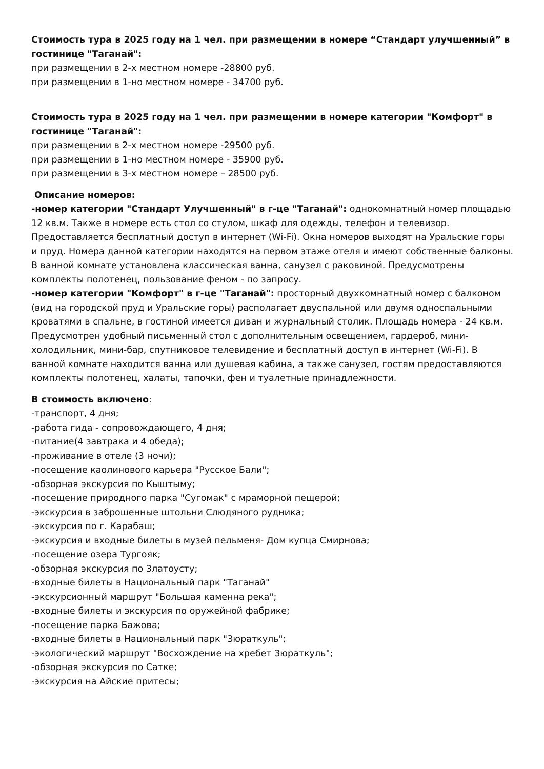Стоимость тура в 2025 году на 1 чел. при размещении в номере “Стандарт улучшенный” в гостинице "Таганай":
при размещении в 2-х местном номере -28800 руб.
при размещении в 1-но местном номере - 34700 руб.
Стоимость тура в 2025 году на 1 чел. при размещении в номере категории "Комфорт" в гостинице "Таганай":
при размещении в 2-х местном номере -29500 руб.
при размещении в 1-но местном номере - 35900 руб.
при размещении в 3-х местном номере – 28500 руб.
Описание номеров:
-номер категории "Стандарт Улучшенный" в г-це "Таганай": однокомнатный номер площадью 12 кв.м. Также в номере есть стол со стулом, шкаф для одежды, телефон и телевизор. Предоставляется бесплатный доступ в интернет (Wi-Fi). Окна номеров выходят на Уральские горы и пруд. Номера данной категории находятся на первом этаже отеля и имеют собственные балконы. В ванной комнате установлена классическая ванна, санузел с раковиной. Предусмотрены комплекты полотенец, пользование феном - по запросу.
-номер категории "Комфорт" в г-це "Таганай": просторный двухкомнатный номер с балконом (вид на городской пруд и Уральские горы) располагает двуспальной или двумя односпальными кроватями в спальне, в гостиной имеется диван и журнальный столик. Площадь номера - 24 кв.м. Предусмотрен удобный письменный стол с дополнительным освещением, гардероб, мини-холодильник, мини-бар, спутниковое телевидение и бесплатный доступ в интернет (Wi-Fi). В ванной комнате находится ванна или душевая кабина, а также санузел, гостям предоставляются комплекты полотенец, халаты, тапочки, фен и туалетные принадлежности.
В стоимость включено:
-транспорт, 4 дня;
-работа гида - сопровождающего, 4 дня;
-питание(4 завтрака и 4 обеда);
-проживание в отеле (3 ночи);
-посещение каолинового карьера "Русское Бали";
-обзорная экскурсия по Кыштыму;
-посещение природного парка "Сугомак" с мраморной пещерой;
-экскурсия в заброшенные штольни Слюдяного рудника;
-экскурсия по г. Карабаш;
-экскурсия и входные билеты в музей пельменя- Дом купца Смирнова;
-посещение озера Тургояк;
-обзорная экскурсия по Златоусту;
-входные билеты в Национальный парк "Таганай"
-экскурсионный маршрут "Большая каменна река";
-входные билеты и экскурсия по оружейной фабрике;
-посещение парка Бажова;
-входные билеты в Национальный парк "Зюраткуль";
-экологический маршрут "Восхождение на хребет Зюраткуль";
-обзорная экскурсия по Сатке;
-экскурсия на Айские притесы;